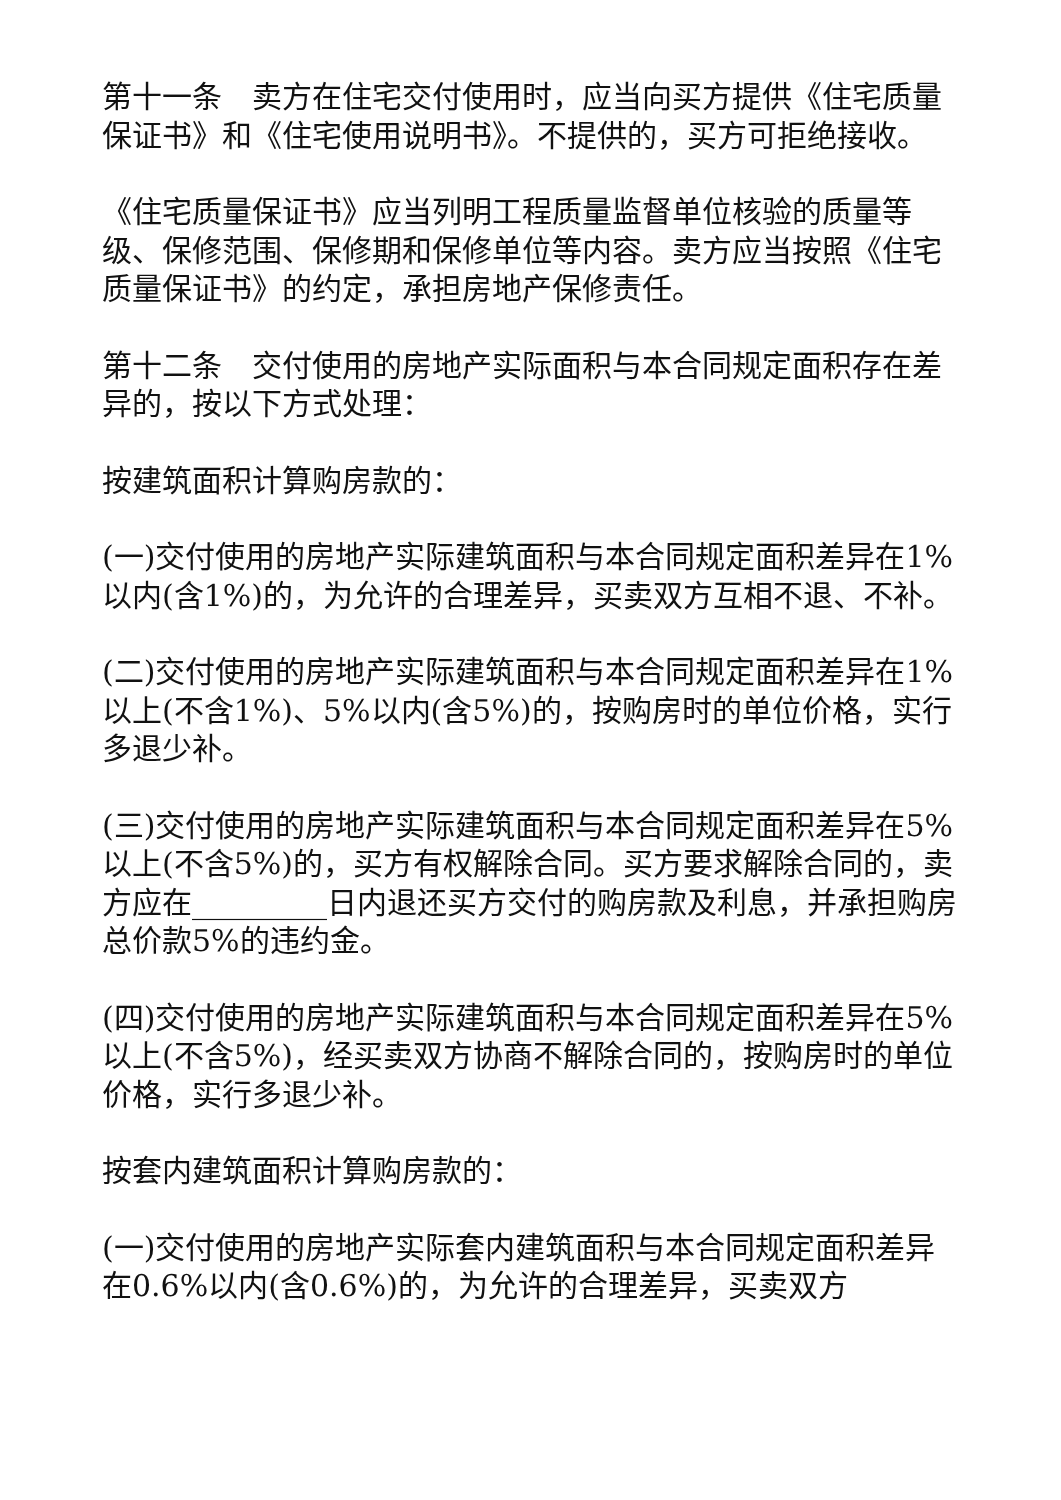第十一条　卖方在住宅交付使用时，应当向买方提供《住宅质量保证书》和《住宅使用说明书》。不提供的，买方可拒绝接收。
《住宅质量保证书》应当列明工程质量监督单位核验的质量等级、保修范围、保修期和保修单位等内容。卖方应当按照《住宅质量保证书》的约定，承担房地产保修责任。
第十二条　交付使用的房地产实际面积与本合同规定面积存在差异的，按以下方式处理：
按建筑面积计算购房款的：
(一)交付使用的房地产实际建筑面积与本合同规定面积差异在1%以内(含1%)的，为允许的合理差异，买卖双方互相不退、不补。
(二)交付使用的房地产实际建筑面积与本合同规定面积差异在1%以上(不含1%)、5%以内(含5%)的，按购房时的单位价格，实行多退少补。
(三)交付使用的房地产实际建筑面积与本合同规定面积差异在5%以上(不含5%)的，买方有权解除合同。买方要求解除合同的，卖方应在_________日内退还买方交付的购房款及利息，并承担购房总价款5%的违约金。
(四)交付使用的房地产实际建筑面积与本合同规定面积差异在5%以上(不含5%)，经买卖双方协商不解除合同的，按购房时的单位价格，实行多退少补。
按套内建筑面积计算购房款的：
(一)交付使用的房地产实际套内建筑面积与本合同规定面积差异在0.6%以内(含0.6%)的，为允许的合理差异，买卖双方